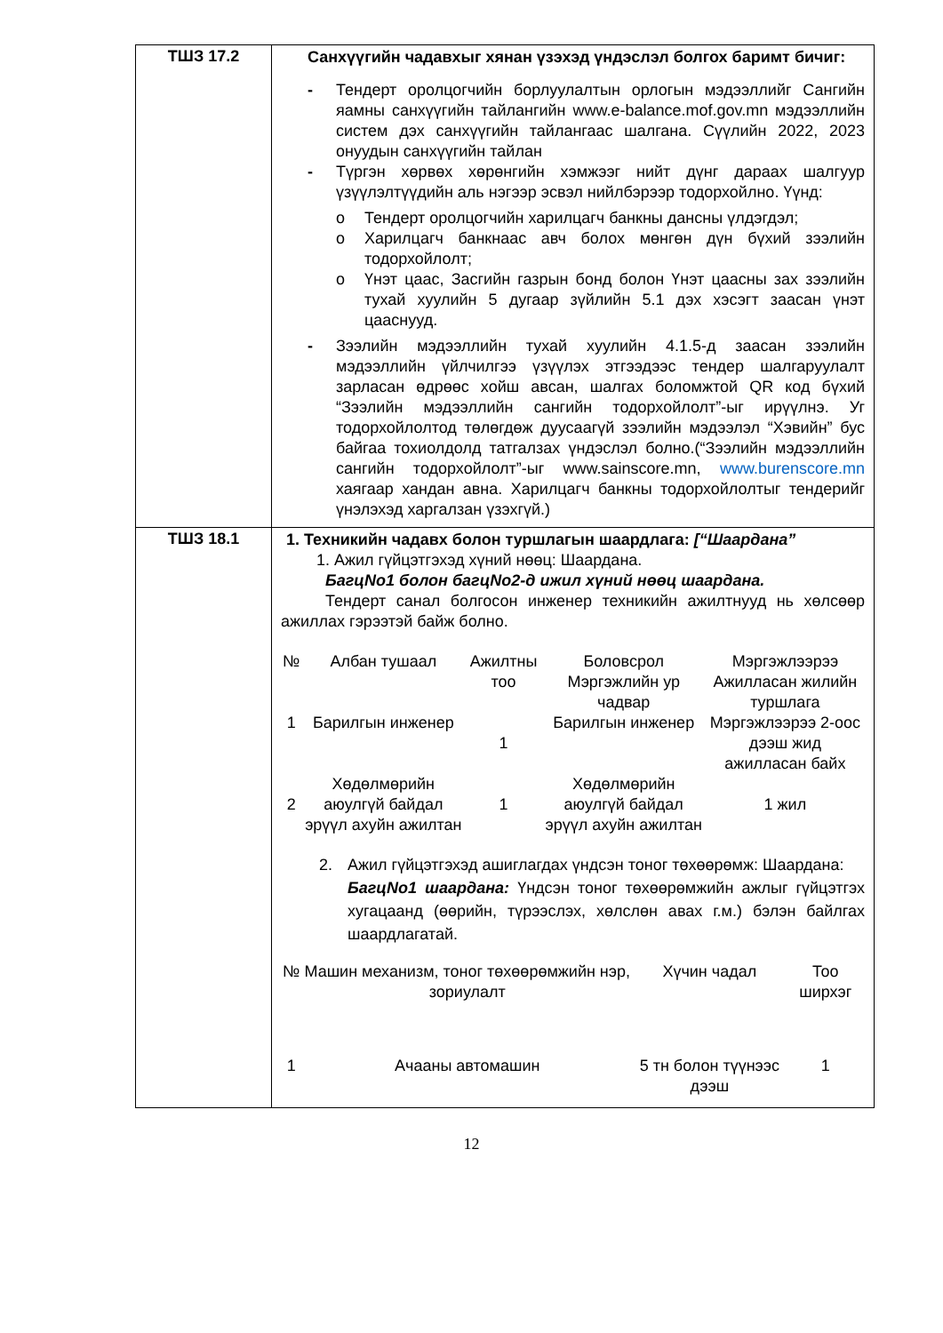| ТШЗ 17.2 | Санхүүгийн чадавхыг хянан үзэхэд үндэслэл болгох баримт бичиг: - Тендерт оролцогчийн борлуулалтын орлогын мэдээллийг Сангийн яамны санхүүгийн тайлангийн www.e-balance.mof.gov.mn мэдээллийн систем дэх санхүүгийн тайлангаас шалгана. Сүүлийн 2022, 2023 онуудын санхүүгийн тайлан - Түргэн хөрвөх хөрөнгийн хэмжээг нийт дүнг дараах шалгуур үзүүлэлтүүдийн аль нэгээр эсвэл нийлбэрээр тодорхойлно. Үүнд: o Тендерт оролцогчийн харилцагч банкны дансны үлдэгдэл; o Харилцагч банкнаас авч болох мөнгөн дүн бүхий зээлийн тодорхойлолт; o Үнэт цаас, Засгийн газрын бонд болон Үнэт цаасны зах зээлийн тухай хуулийн 5 дугаар зүйлийн 5.1 дэх хэсэгт заасан үнэт цааснууд. - Зээлийн мэдээллийн тухай хуулийн 4.1.5-д заасан зээлийн мэдээллийн үйлчилгээ үзүүлэх этгээдээс тендер шалгаруулалт зарласан өдрөөс хойш авсан, шалгах боломжтой QR код бүхий “Зээлийн мэдээллийн сангийн тодорхойлолт”-ыг ирүүлнэ. Уг тодорхойлолтод төлөгдөж дуусаагүй зээлийн мэдээлэл “Хэвийн” бус байгаа тохиолдолд татгалзах үндэслэл болно.(“Зээлийн мэдээллийн сангийн тодорхойлолт”-ыг www.sainscore.mn, www.burenscore.mn хаягаар хандан авна. Харилцагч банкны тодорхойлолтыг тендерийг үнэлэхэд харгалзан үзэхгүй.) |
| ТШЗ 18.1 | 1. Техникийн чадавх болон туршлагын шаардлага: [“Шаардана” 1. Ажил гүйцэтгэхэд хүний нөөц: Шаардана. БагцNo1 болон багцNo2-д ижил хүний нөөц шаардана. Тендерт санал болгосон инженер техникийн ажилтнууд нь хөлсөөр ажиллах гэрээтэй байж болно. / № / Албан тушаал / Ажилтны тоо / Боловсрол Мэргэжлийн ур чадвар / Мэргэжлээрээ Ажилласан жилийн туршлага / / --- / --- / --- / --- / --- / / 1 / Барилгын инженер / 1 / Барилгын инженер / Мэргэжлээрээ 2-оос дээш жид ажилласан байх / / 2 / Хөдөлмөрийн аюулгүй байдал эрүүл ахуйн ажилтан / 1 / Хөдөлмөрийн аюулгүй байдал эрүүл ахуйн ажилтан / 1 жил / 2. Ажил гүйцэтгэхэд ашиглагдах үндсэн тоног төхөөрөмж: Шаардана: БагцNo1 шаардана: Үндсэн тоног төхөөрөмжийн ажлыг гүйцэтгэх хугацаанд (өөрийн, түрээслэх, хөлслөн авах г.м.) бэлэн байлгах шаардлагатай. / № / Машин механизм, тоног төхөөрөмжийн нэр, зориулалт / Хүчин чадал / Тоо ширхэг / / --- / --- / --- / --- / / 1 / Ачааны автомашин / 5 тн болон түүнээс дээш / 1 / |
12